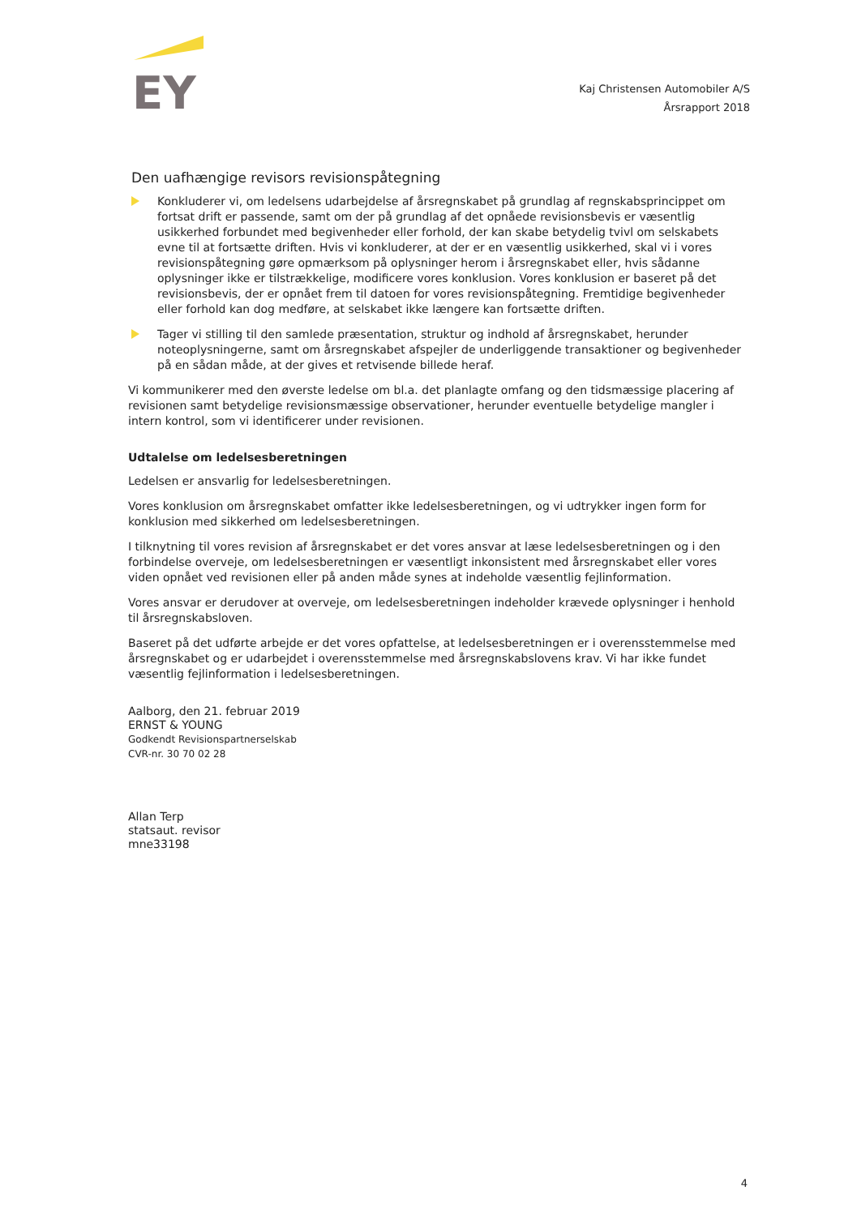EY
Kaj Christensen Automobiler A/S
Årsrapport 2018
Den uafhængige revisors revisionspåtegning
Konkluderer vi, om ledelsens udarbejdelse af årsregnskabet på grundlag af regnskabsprincippet om fortsat drift er passende, samt om der på grundlag af det opnåede revisionsbevis er væsentlig usikkerhed forbundet med begivenheder eller forhold, der kan skabe betydelig tvivl om selskabets evne til at fortsætte driften. Hvis vi konkluderer, at der er en væsentlig usikkerhed, skal vi i vores revisionspåtegning gøre opmærksom på oplysninger herom i årsregnskabet eller, hvis sådanne oplysninger ikke er tilstrækkelige, modificere vores konklusion. Vores konklusion er baseret på det revisionsbevis, der er opnået frem til datoen for vores revisionspåtegning. Fremtidige begivenheder eller forhold kan dog medføre, at selskabet ikke længere kan fortsætte driften.
Tager vi stilling til den samlede præsentation, struktur og indhold af årsregnskabet, herunder noteoplysningerne, samt om årsregnskabet afspejler de underliggende transaktioner og begivenheder på en sådan måde, at der gives et retvisende billede heraf.
Vi kommunikerer med den øverste ledelse om bl.a. det planlagte omfang og den tidsmæssige placering af revisionen samt betydelige revisionsmæssige observationer, herunder eventuelle betydelige mangler i intern kontrol, som vi identificerer under revisionen.
Udtalelse om ledelsesberetningen
Ledelsen er ansvarlig for ledelsesberetningen.
Vores konklusion om årsregnskabet omfatter ikke ledelsesberetningen, og vi udtrykker ingen form for konklusion med sikkerhed om ledelsesberetningen.
I tilknytning til vores revision af årsregnskabet er det vores ansvar at læse ledelsesberetningen og i den forbindelse overveje, om ledelsesberetningen er væsentligt inkonsistent med årsregnskabet eller vores viden opnået ved revisionen eller på anden måde synes at indeholde væsentlig fejlinformation.
Vores ansvar er derudover at overveje, om ledelsesberetningen indeholder krævede oplysninger i henhold til årsregnskabsloven.
Baseret på det udførte arbejde er det vores opfattelse, at ledelsesberetningen er i overensstemmelse med årsregnskabet og er udarbejdet i overensstemmelse med årsregnskabslovens krav. Vi har ikke fundet væsentlig fejlinformation i ledelsesberetningen.
Aalborg, den 21. februar 2019
ERNST & YOUNG
Godkendt Revisionspartnerselskab
CVR-nr. 30 70 02 28
Allan Terp
statsaut. revisor
mne33198
4